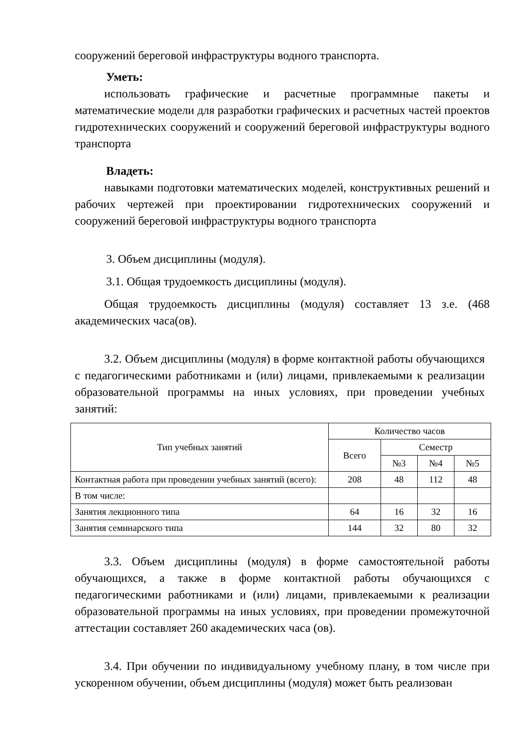сооружений береговой инфраструктуры водного транспорта.
Уметь:
использовать графические и расчетные программные пакеты и математические модели для разработки графических и расчетных частей проектов гидротехнических сооружений и сооружений береговой инфраструктуры водного транспорта
Владеть:
навыками подготовки математических моделей, конструктивных решений и рабочих чертежей при проектировании гидротехнических сооружений и сооружений береговой инфраструктуры водного транспорта
3. Объем дисциплины (модуля).
3.1. Общая трудоемкость дисциплины (модуля).
Общая трудоемкость дисциплины (модуля) составляет 13 з.е. (468 академических часа(ов).
3.2. Объем дисциплины (модуля) в форме контактной работы обучающихся с педагогическими работниками и (или) лицами, привлекаемыми к реализации образовательной программы на иных условиях, при проведении учебных занятий:
| Тип учебных занятий | Количество часов | | | |
| --- | --- | --- | --- | --- |
| | Всего | Семестр | | |
| | | №3 | №4 | №5 |
| Контактная работа при проведении учебных занятий (всего): | 208 | 48 | 112 | 48 |
| В том числе: | | | | |
| Занятия лекционного типа | 64 | 16 | 32 | 16 |
| Занятия семинарского типа | 144 | 32 | 80 | 32 |
3.3. Объем дисциплины (модуля) в форме самостоятельной работы обучающихся, а также в форме контактной работы обучающихся с педагогическими работниками и (или) лицами, привлекаемыми к реализации образовательной программы на иных условиях, при проведении промежуточной аттестации составляет 260 академических часа (ов).
3.4. При обучении по индивидуальному учебному плану, в том числе при ускоренном обучении, объем дисциплины (модуля) может быть реализован